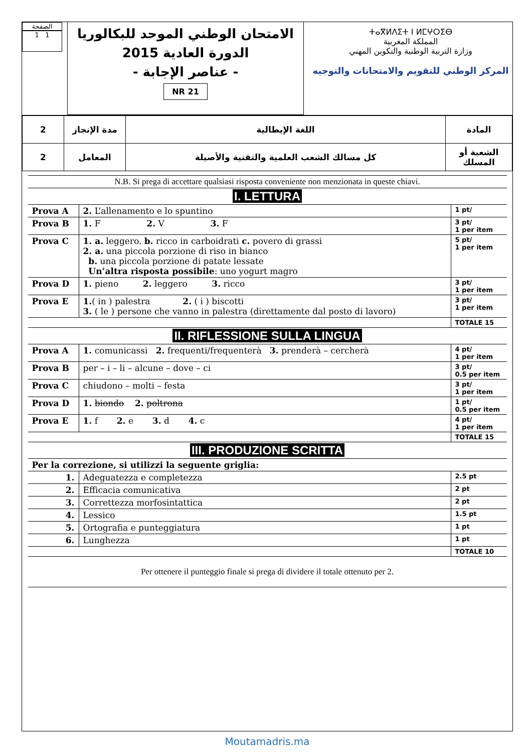الصفحة
1 1
الامتحان الوطني الموحد للبكالوريا
الدورة العادية 2015
- عناصر الإجابة -
NR 21
ⵜⴰⴳⵍⴷⵉⵜ ⵏ ⵍⵎⵖⵔⵉⴱ
المملكة المغربية
وزارة التربية الوطنية والتكوين المهني
المركز الوطني للتقويم والامتحانات والتوجيه
| 2 | مدة الإنجاز | اللغة الإيطالية | المادة |
| 2 | المعامل | كل مسالك الشعب العلمية والتقنية والأصيلة | الشعبة أو المسلك |
| N.B. Si prega di accettare qualsiasi risposta conveniente non menzionata in queste chiavi. | | |
| I. LETTURA | | |
| Prova A | 2. L’allenamento e lo spuntino | 1 pt/ |
| Prova B | 1. F 2. V 3. F | 3 pt/ 1 per item |
| Prova C | 1. a. leggero. b. ricco in carboidrati c. povero di grassi 2. a. una piccola porzione di riso in bianco b. una piccola porzione di patate lessate Un’altra risposta possibile : uno yogurt magro | 5 pt/ 1 per item |
| Prova D | 1. pieno 2. leggero 3. ricco | 3 pt/ 1 per item |
| Prova E | 1. ( in ) palestra 2. ( i ) biscotti 3. ( le ) persone che vanno in palestra (direttamente dal posto di lavoro) | 3 pt/ 1 per item |
| | | TOTALE 15 |
| II. RIFLESSIONE SULLA LINGUA | | |
| Prova A | 1. comunicassi 2. frequenti/frequenterà 3. prenderà – cercherà | 4 pt/ 1 per item |
| Prova B | per – i – li – alcune – dove – ci | 3 pt/ 0.5 per item |
| Prova C | chiudono – molti – festa | 3 pt/ 1 per item |
| Prova D | 1. biondo 2. poltrona | 1 pt/ 0.5 per item |
| Prova E | 1. f 2. e 3. d 4. c | 4 pt/ 1 per item |
| | | TOTALE 15 |
| III. PRODUZIONE SCRITTA | | |
| Per la correzione, si utilizzi la seguente griglia: | | |
| 1. | Adeguatezza e completezza | 2.5 pt |
| 2. | Efficacia comunicativa | 2 pt |
| 3. | Correttezza morfosintattica | 2 pt |
| 4. | Lessico | 1.5 pt |
| 5. | Ortografia e punteggiatura | 1 pt |
| 6. | Lunghezza | 1 pt |
| | | TOTALE 10 |
| Per ottenere il punteggio finale si prega di dividere il totale ottenuto per 2. | | |
Moutamadris.ma